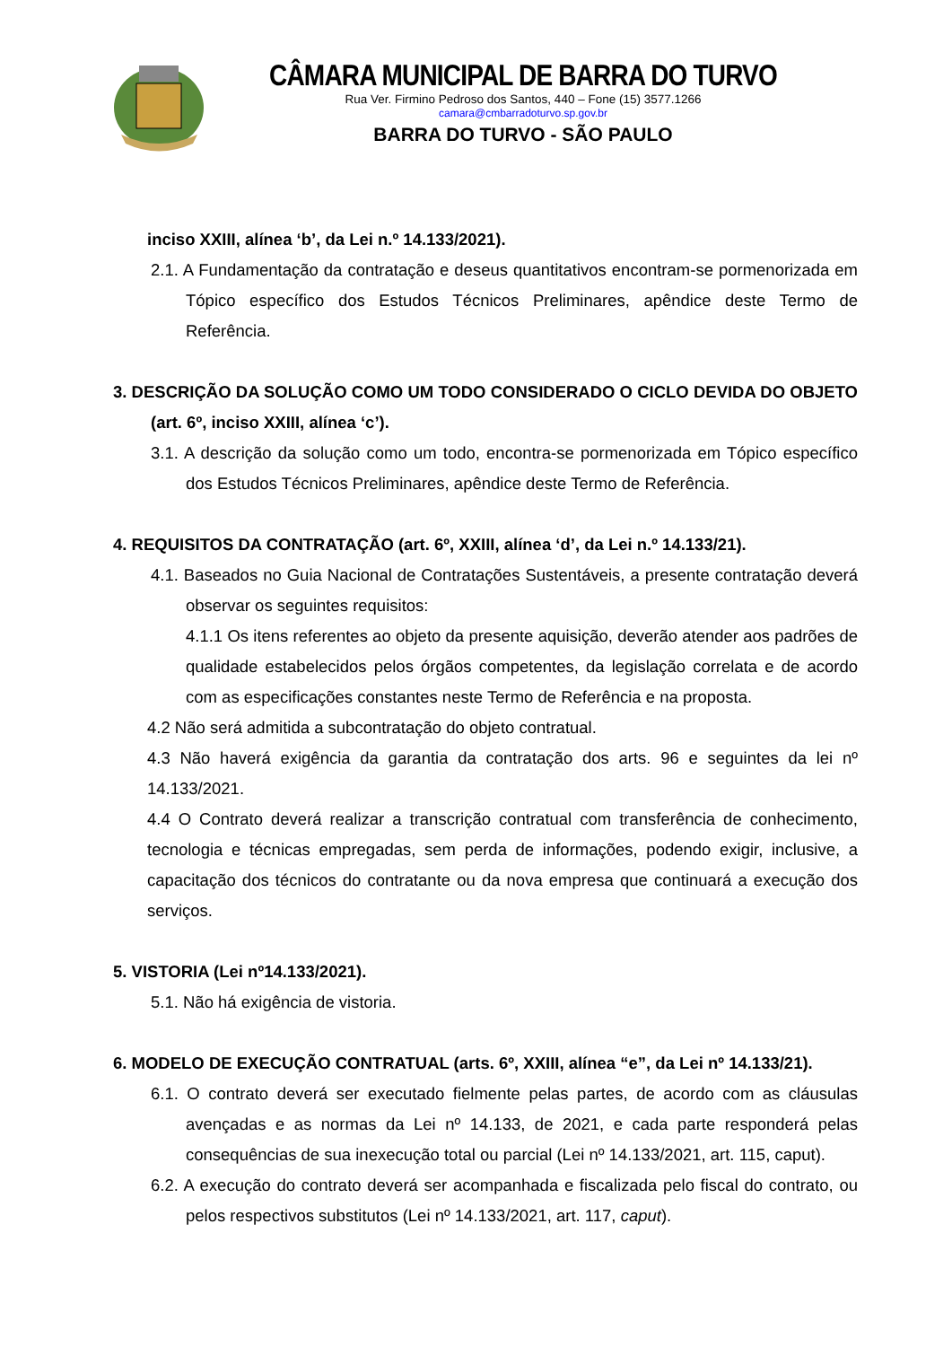CÂMARA MUNICIPAL DE BARRA DO TURVO
Rua Ver. Firmino Pedroso dos Santos, 440 – Fone (15) 3577.1266
camara@cmbarradoturvo.sp.gov.br
BARRA DO TURVO - SÃO PAULO
inciso XXIII, alínea ‘b’, da Lei n.º 14.133/2021).
2.1. A Fundamentação da contratação e deseus quantitativos encontram-se pormenorizada em Tópico específico dos Estudos Técnicos Preliminares, apêndice deste Termo de Referência.
3. DESCRIÇÃO DA SOLUÇÃO COMO UM TODO CONSIDERADO O CICLO DEVIDA DO OBJETO (art. 6º, inciso XXIII, alínea ‘c’).
3.1. A descrição da solução como um todo, encontra-se pormenorizada em Tópico específico dos Estudos Técnicos Preliminares, apêndice deste Termo de Referência.
4. REQUISITOS DA CONTRATAÇÃO (art. 6º, XXIII, alínea ‘d’, da Lei n.º 14.133/21).
4.1. Baseados no Guia Nacional de Contratações Sustentáveis, a presente contratação deverá observar os seguintes requisitos:
4.1.1 Os itens referentes ao objeto da presente aquisição, deverão atender aos padrões de qualidade estabelecidos pelos órgãos competentes, da legislação correlata e de acordo com as especificações constantes neste Termo de Referência e na proposta.
4.2 Não será admitida a subcontratação do objeto contratual.
4.3 Não haverá exigência da garantia da contratação dos arts. 96 e seguintes da lei nº 14.133/2021.
4.4 O Contrato deverá realizar a transcrição contratual com transferência de conhecimento, tecnologia e técnicas empregadas, sem perda de informações, podendo exigir, inclusive, a capacitação dos técnicos do contratante ou da nova empresa que continuará a execução dos serviços.
5. VISTORIA (Lei nº14.133/2021).
5.1. Não há exigência de vistoria.
6. MODELO DE EXECUÇÃO CONTRATUAL (arts. 6º, XXIII, alínea “e”, da Lei nº 14.133/21).
6.1. O contrato deverá ser executado fielmente pelas partes, de acordo com as cláusulas avençadas e as normas da Lei nº 14.133, de 2021, e cada parte responderá pelas consequências de sua inexecução total ou parcial (Lei nº 14.133/2021, art. 115, caput).
6.2. A execução do contrato deverá ser acompanhada e fiscalizada pelo fiscal do contrato, ou pelos respectivos substitutos (Lei nº 14.133/2021, art. 117, caput).